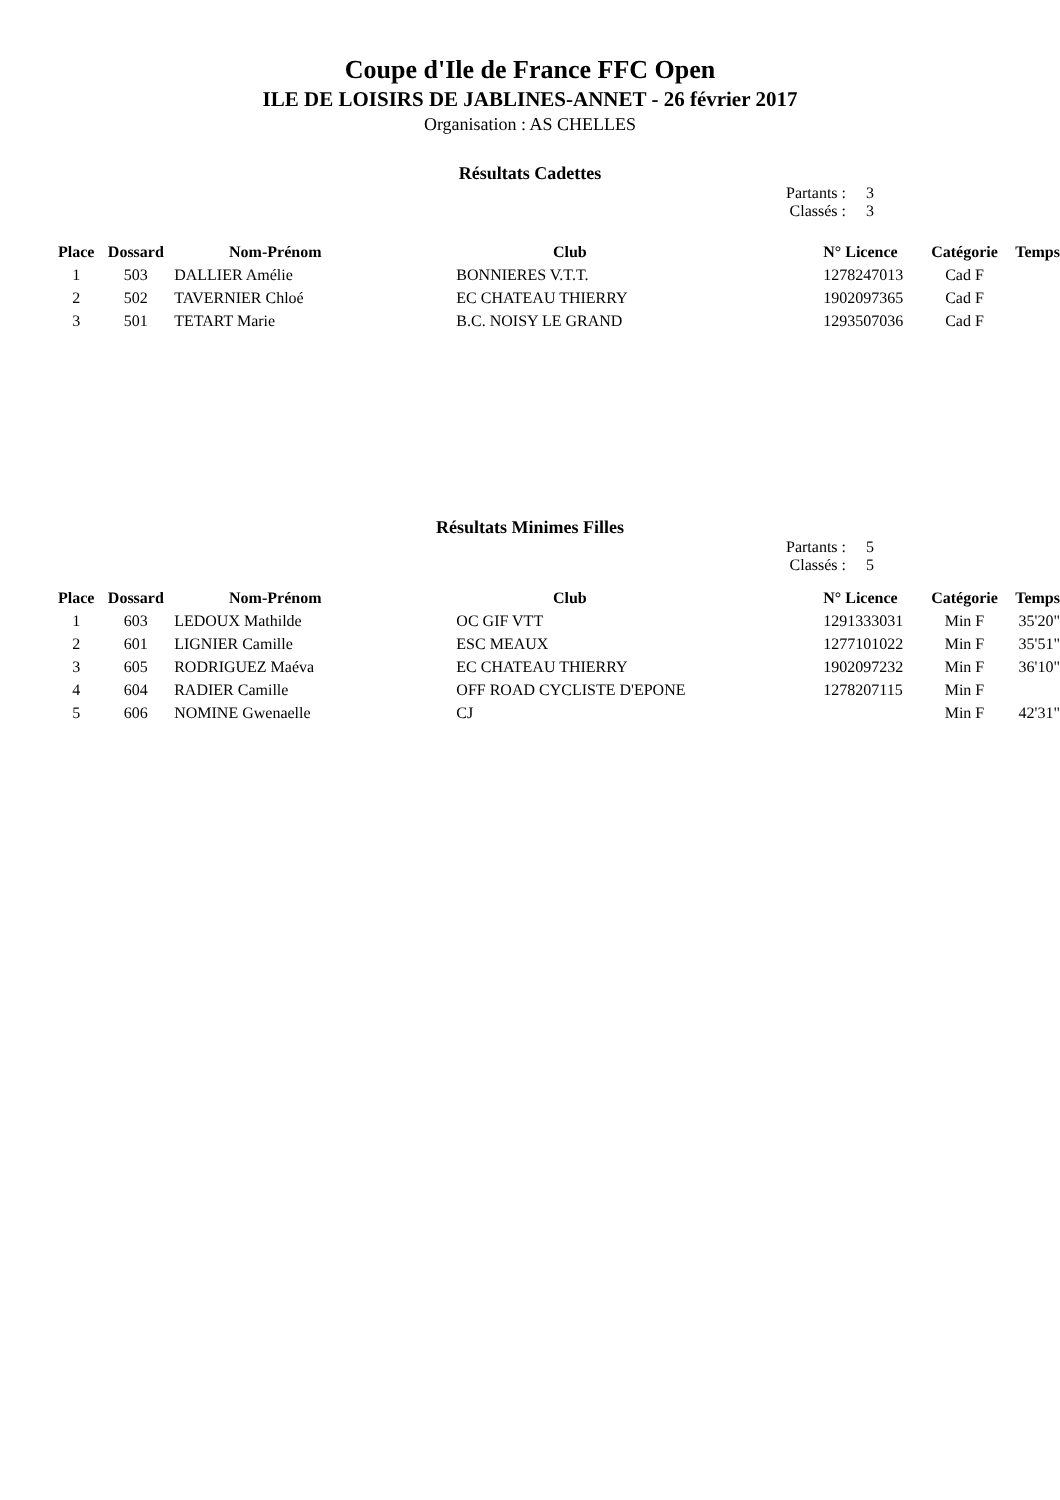Coupe d'Ile de France FFC Open
ILE DE LOISIRS DE JABLINES-ANNET - 26 février 2017
Organisation : AS CHELLES
Résultats Cadettes
Partants : 3
Classés : 3
| Place | Dossard | Nom-Prénom | Club | N° Licence | Catégorie | Temps |
| --- | --- | --- | --- | --- | --- | --- |
| 1 | 503 | DALLIER Amélie | BONNIERES V.T.T. | 1278247013 | Cad F | |
| 2 | 502 | TAVERNIER Chloé | EC CHATEAU THIERRY | 1902097365 | Cad F | |
| 3 | 501 | TETART Marie | B.C. NOISY LE GRAND | 1293507036 | Cad F | |
Résultats Minimes Filles
Partants : 5
Classés : 5
| Place | Dossard | Nom-Prénom | Club | N° Licence | Catégorie | Temps |
| --- | --- | --- | --- | --- | --- | --- |
| 1 | 603 | LEDOUX Mathilde | OC GIF VTT | 1291333031 | Min F | 35'20" |
| 2 | 601 | LIGNIER Camille | ESC MEAUX | 1277101022 | Min F | 35'51" |
| 3 | 605 | RODRIGUEZ Maéva | EC CHATEAU THIERRY | 1902097232 | Min F | 36'10" |
| 4 | 604 | RADIER Camille | OFF ROAD CYCLISTE D'EPONE | 1278207115 | Min F | |
| 5 | 606 | NOMINE Gwenaelle | CJ | | Min F | 42'31" |